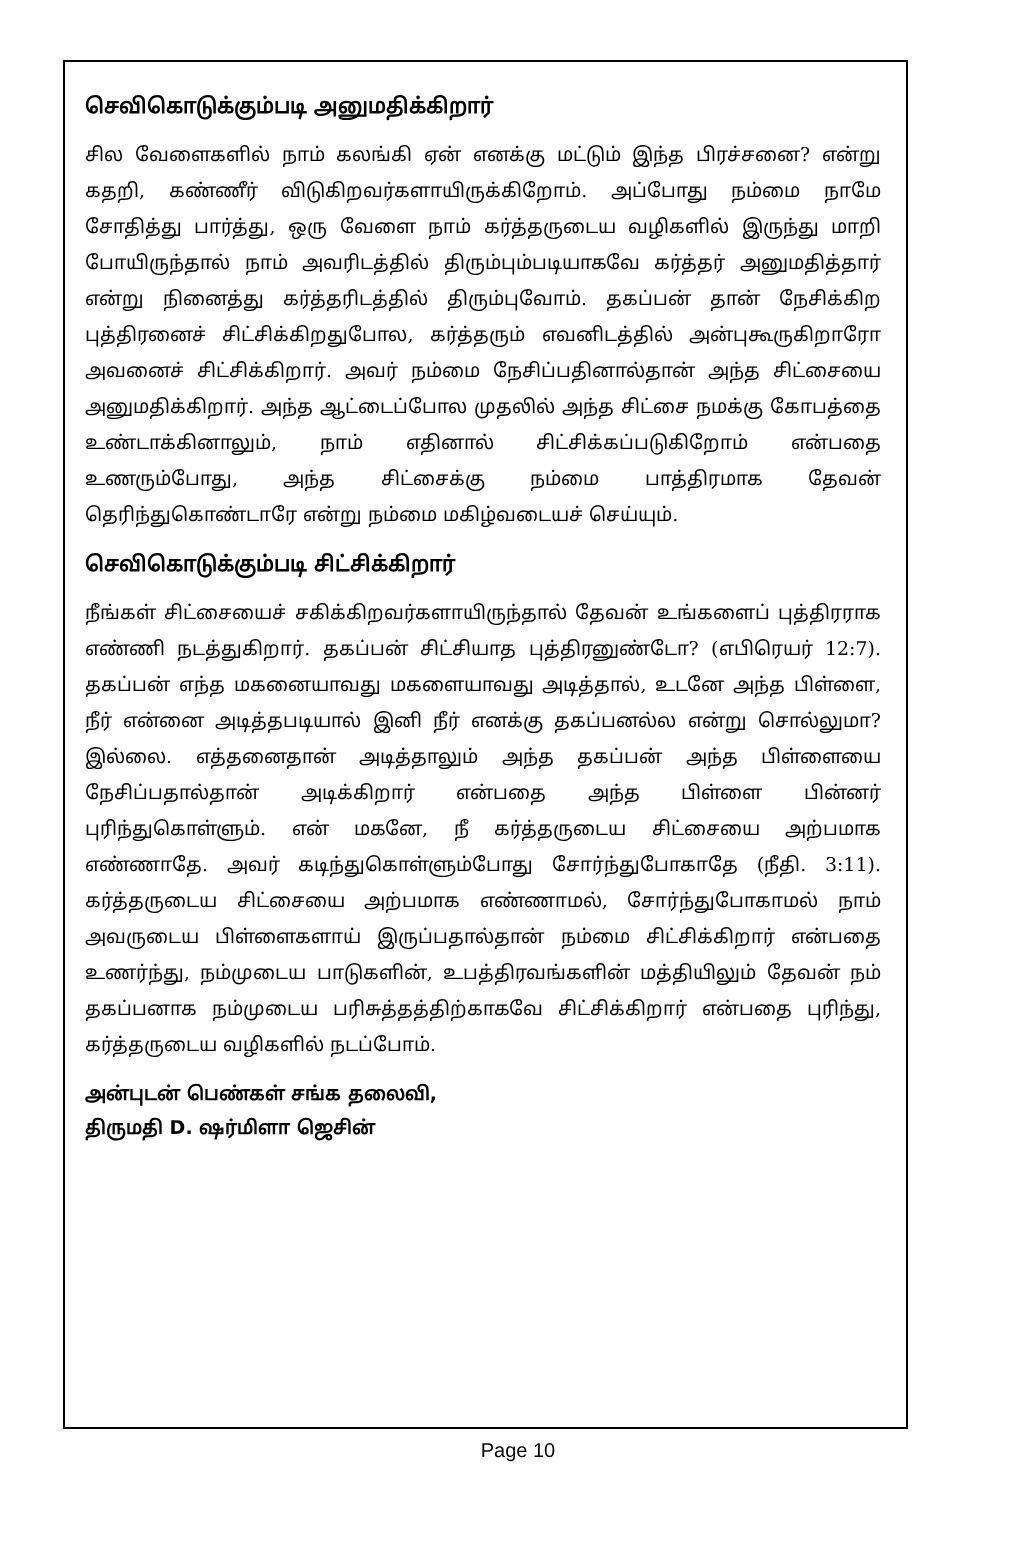செவிகொடுக்கும்படி அனுமதிக்கிறார்
சில வேளைகளில் நாம் கலங்கி ஏன் எனக்கு மட்டும் இந்த பிரச்சனை? என்று கதறி, கண்ணீர் விடுகிறவர்களாயிருக்கிறோம். அப்போது நம்மை நாமே சோதித்து பார்த்து, ஒரு வேளை நாம் கர்த்தருடைய வழிகளில் இருந்து மாறி போயிருந்தால் நாம் அவரிடத்தில் திரும்பும்படியாகவே கர்த்தர் அனுமதித்தார் என்று நினைத்து கர்த்தரிடத்தில் திரும்புவோம். தகப்பன் தான் நேசிக்கிற புத்திரனைச் சிட்சிக்கிறதுபோல, கர்த்தரும் எவனிடத்தில் அன்புகூருகிறாரோ அவனைச் சிட்சிக்கிறார். அவர் நம்மை நேசிப்பதினால்தான் அந்த சிட்சையை அனுமதிக்கிறார். அந்த ஆட்டைப்போல முதலில் அந்த சிட்சை நமக்கு கோபத்தை உண்டாக்கினாலும், நாம் எதினால் சிட்சிக்கப்படுகிறோம் என்பதை உணரும்போது, அந்த சிட்சைக்கு நம்மை பாத்திரமாக தேவன் தெரிந்துகொண்டாரே என்று நம்மை மகிழ்வடையச் செய்யும்.
செவிகொடுக்கும்படி சிட்சிக்கிறார்
நீங்கள் சிட்சையைச் சகிக்கிறவர்களாயிருந்தால் தேவன் உங்களைப் புத்திரராக எண்ணி நடத்துகிறார். தகப்பன் சிட்சியாத புத்திரனுண்டோ? (எபிரெயர் 12:7). தகப்பன் எந்த மகனையாவது மகளையாவது அடித்தால், உடனே அந்த பிள்ளை, நீர் என்னை அடித்தபடியால் இனி நீர் எனக்கு தகப்பனல்ல என்று சொல்லுமா? இல்லை. எத்தனைதான் அடித்தாலும் அந்த தகப்பன் அந்த பிள்ளையை நேசிப்பதால்தான் அடிக்கிறார் என்பதை அந்த பிள்ளை பின்னர் புரிந்துகொள்ளும். என் மகனே, நீ கர்த்தருடைய சிட்சையை அற்பமாக எண்ணாதே. அவர் கடிந்துகொள்ளும்போது சோர்ந்துபோகாதே (நீதி. 3:11). கர்த்தருடைய சிட்சையை அற்பமாக எண்ணாமல், சோர்ந்துபோகாமல் நாம் அவருடைய பிள்ளைகளாய் இருப்பதால்தான் நம்மை சிட்சிக்கிறார் என்பதை உணர்ந்து, நம்முடைய பாடுகளின், உபத்திரவங்களின் மத்தியிலும் தேவன் நம் தகப்பனாக நம்முடைய பரிசுத்தத்திற்காகவே சிட்சிக்கிறார் என்பதை புரிந்து, கர்த்தருடைய வழிகளில் நடப்போம்.
அன்புடன் பெண்கள் சங்க தலைவி,
திருமதி D. ஷர்மிளா ஜெசின்
Page 10